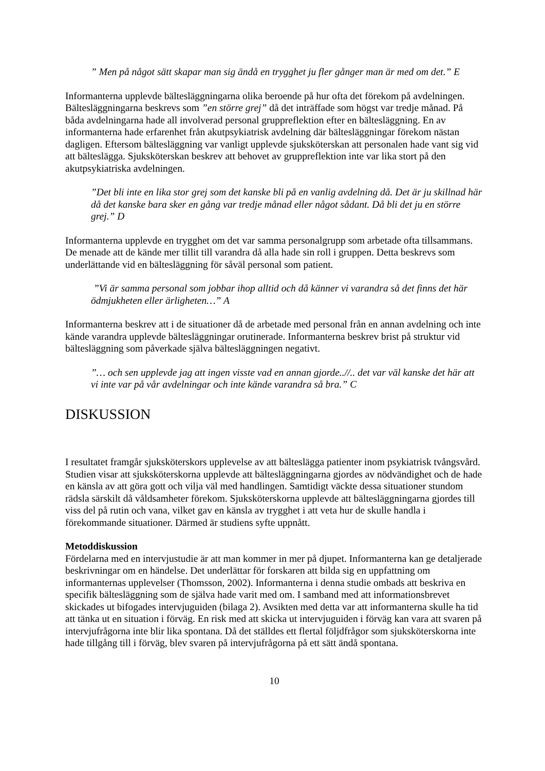” Men på något sätt skapar man sig ändå en trygghet ju fler gånger man är med om det.” E
Informanterna upplevde bältesläggningarna olika beroende på hur ofta det förekom på avdelningen. Bältesläggningarna beskrevs som ”en större grej” då det inträffade som högst var tredje månad. På båda avdelningarna hade all involverad personal gruppreflektion efter en bältesläggning. En av informanterna hade erfarenhet från akutpsykiatrisk avdelning där bältesläggningar förekom nästan dagligen. Eftersom bältesläggning var vanligt upplevde sjuksköterskan att personalen hade vant sig vid att bälteslägga. Sjuksköterskan beskrev att behovet av gruppreflektion inte var lika stort på den akutpsykiatriska avdelningen.
”Det bli inte en lika stor grej som det kanske bli på en vanlig avdelning då. Det är ju skillnad här då det kanske bara sker en gång var tredje månad eller något sådant. Då bli det ju en större grej.” D
Informanterna upplevde en trygghet om det var samma personalgrupp som arbetade ofta tillsammans. De menade att de kände mer tillit till varandra då alla hade sin roll i gruppen. Detta beskrevs som underlättande vid en bältesläggning för såväl personal som patient.
”Vi är samma personal som jobbar ihop alltid och då känner vi varandra så det finns det här ödmjukheten eller ärligheten…” A
Informanterna beskrev att i de situationer då de arbetade med personal från en annan avdelning och inte kände varandra upplevde bältesläggningar orutinerade. Informanterna beskrev brist på struktur vid bältesläggning som påverkade själva bältesläggningen negativt.
”… och sen upplevde jag att ingen visste vad en annan gjorde..//.. det var väl kanske det här att vi inte var på vår avdelningar och inte kände varandra så bra.” C
DISKUSSION
I resultatet framgår sjuksköterskors upplevelse av att bälteslägga patienter inom psykiatrisk tvångsvård. Studien visar att sjuksköterskorna upplevde att bältesläggningarna gjordes av nödvändighet och de hade en känsla av att göra gott och vilja väl med handlingen. Samtidigt väckte dessa situationer stundom rädsla särskilt då våldsamheter förekom. Sjuksköterskorna upplevde att bältesläggningarna gjordes till viss del på rutin och vana, vilket gav en känsla av trygghet i att veta hur de skulle handla i förekommande situationer. Därmed är studiens syfte uppnått.
Metoddiskussion
Fördelarna med en intervjustudie är att man kommer in mer på djupet. Informanterna kan ge detaljerade beskrivningar om en händelse. Det underlättar för forskaren att bilda sig en uppfattning om informanternas upplevelser (Thomsson, 2002). Informanterna i denna studie ombads att beskriva en specifik bältesläggning som de själva hade varit med om. I samband med att informationsbrevet skickades ut bifogades intervjuguiden (bilaga 2). Avsikten med detta var att informanterna skulle ha tid att tänka ut en situation i förväg. En risk med att skicka ut intervjuguiden i förväg kan vara att svaren på intervjufrågorna inte blir lika spontana. Då det ställdes ett flertal följdfrågor som sjuksköterskorna inte hade tillgång till i förväg, blev svaren på intervjufrågorna på ett sätt ändå spontana.
10